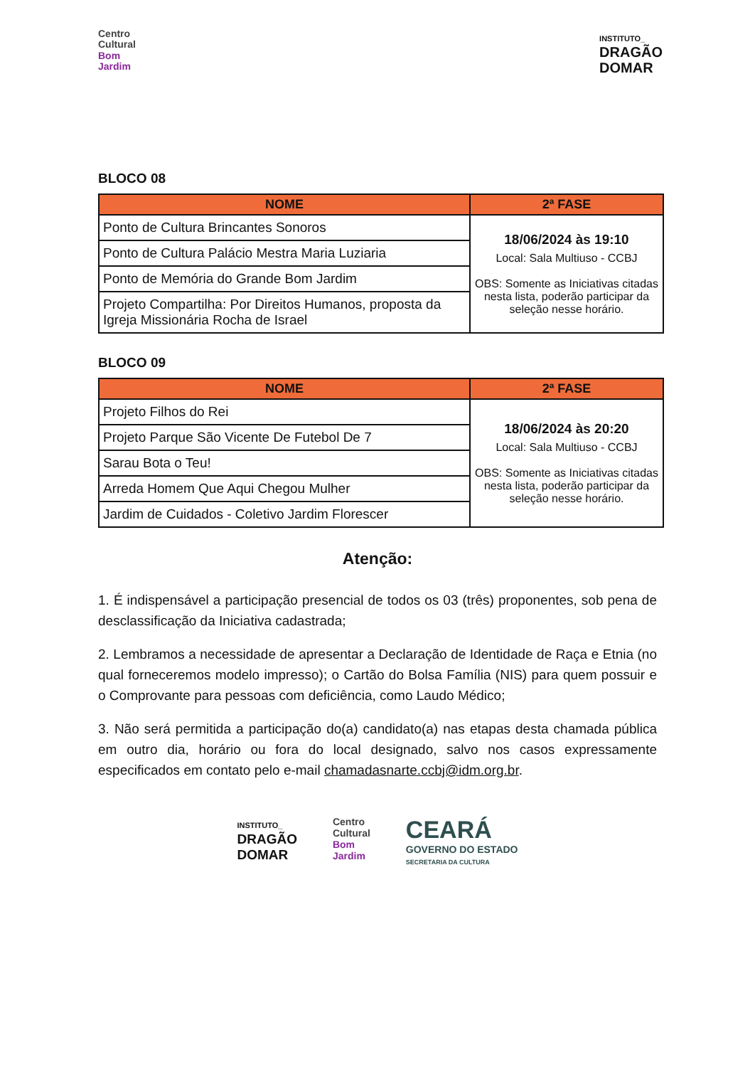Centro
Cultural
Bom
Jardim
INSTITUTO_
DRAGÃO
DOMAR
BLOCO 08
| NOME | 2ª FASE |
| --- | --- |
| Ponto de Cultura Brincantes Sonoros | 18/06/2024 às 19:10 Local: Sala Multiuso - CCBJ OBS: Somente as Iniciativas citadas nesta lista, poderão participar da seleção nesse horário. |
| Ponto de Cultura Palácio Mestra Maria Luziaria | |
| Ponto de Memória do Grande Bom Jardim | |
| Projeto Compartilha: Por Direitos Humanos, proposta da Igreja Missionária Rocha de Israel | |
BLOCO 09
| NOME | 2ª FASE |
| --- | --- |
| Projeto Filhos do Rei | 18/06/2024 às 20:20 Local: Sala Multiuso - CCBJ OBS: Somente as Iniciativas citadas nesta lista, poderão participar da seleção nesse horário. |
| Projeto Parque São Vicente De Futebol De 7 | |
| Sarau Bota o Teu! | |
| Arreda Homem Que Aqui Chegou Mulher | |
| Jardim de Cuidados - Coletivo Jardim Florescer | |
Atenção:
1. É indispensável a participação presencial de todos os 03 (três) proponentes, sob pena de desclassificação da Iniciativa cadastrada;
2. Lembramos a necessidade de apresentar a Declaração de Identidade de Raça e Etnia (no qual forneceremos modelo impresso); o Cartão do Bolsa Família (NIS) para quem possuir e o Comprovante para pessoas com deficiência, como Laudo Médico;
3. Não será permitida a participação do(a) candidato(a) nas etapas desta chamada pública em outro dia, horário ou fora do local designado, salvo nos casos expressamente especificados em contato pelo e-mail chamadasnarte.ccbj@idm.org.br.
INSTITUTO_
DRAGÃO
DOMAR
Centro
Cultural
Bom
Jardim
CEARÁ
GOVERNO DO ESTADO
SECRETARIA DA CULTURA